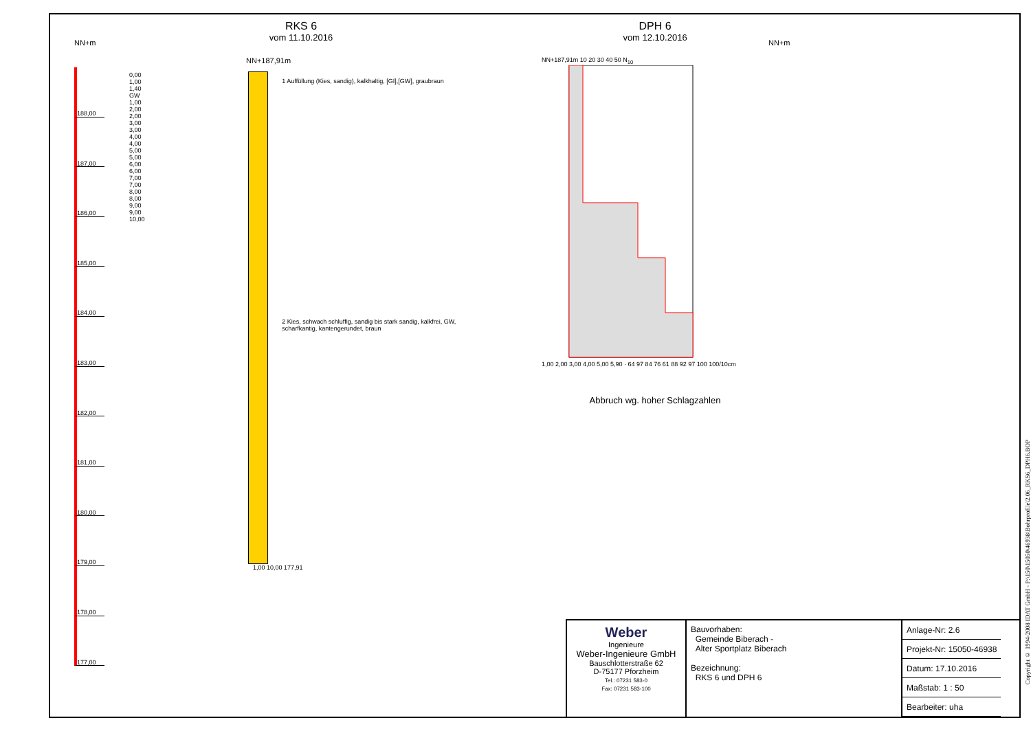NN+m
188,00
187,00
186,00
185,00
184,00
183,00
182,00
181,00
180,00
179,00
178,00
177,00
RKS 6
vom 11.10.2016
NN+187,91m
0,00 1,00
1,40 GW
1,00 2,00
2,00 3,00
3,00 4,00
4,00 5,00
5,00 6,00
6,00 7,00
7,00 8,00
8,00 9,00
9,00 10,00
1 Auffüllung (Kies, sandig), kalkhaltig, [GI],[GW], graubraun
2 Kies, schwach schluffig, sandig bis stark sandig, kalkfrei, GW, scharfkantig, kantengerundet, braun
1,00 10,00 177,91
DPH 6
vom 12.10.2016
NN+187,91m 10 20 30 40 50 N<sub>10</sub>
1,00 2,00 3,00 4,00 5,00 5,90 · 64 97 84 76 61 88 92 97 100 100/10cm
Abbruch wg. hoher Schlagzahlen
NN+m
Weber
Ingenieure
Weber-Ingenieure GmbH
Bauschlotterstraße 62
D-75177 Pforzheim
Tel.: 07231 583-0
Fax: 07231 583-100
Bauvorhaben:
Gemeinde Biberach -
Alter Sportplatz Biberach
Bezeichnung:
RKS 6 und DPH 6
| Anlage-Nr: 2.6 |
| Projekt-Nr: 15050-46938 |
| Datum: 17.10.2016 |
| Maßstab: 1 : 50 |
| Bearbeiter: uha |
Copyright © 1994-2008 IDAT GmbH - P:\150\15050\46938\Bohrprofile\2.06_RKS6_DPH6.BOP